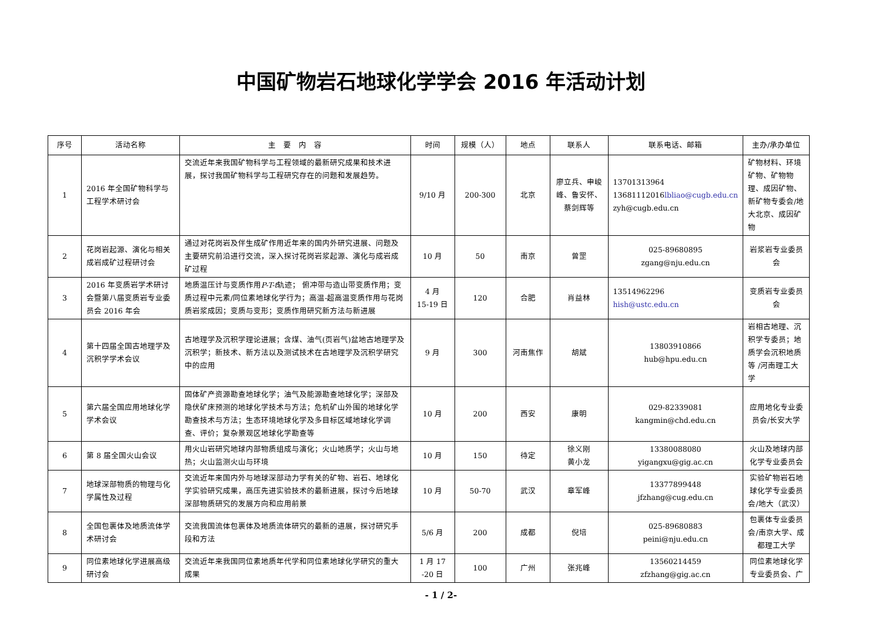中国矿物岩石地球化学学会 2016 年活动计划
| 序号 | 活动名称 | 主 要 内 容 | 时间 | 规模（人） | 地点 | 联系人 | 联系电话、邮箱 | 主办/承办单位 |
| --- | --- | --- | --- | --- | --- | --- | --- | --- |
| 1 | 2016 年全国矿物科学与工程学术研讨会 | 交流近年来我国矿物科学与工程领域的最新研究成果和技术进展，探讨我国矿物科学与工程研究存在的问题和发展趋势。 | 9/10 月 | 200-300 | 北京 | 廖立兵、申峻峰、鲁安怀、蔡剑辉等 | 13701313964 13681112016 lbliao@cugb.edu.cn zyh@cugb.edu.cn | 矿物材料、环境矿物、矿物物理、成因矿物、新矿物专委会/地大北京、成因矿物 |
| 2 | 花岗岩起源、演化与相关成岩成矿过程研讨会 | 通过对花岗岩及伴生成矿作用近年来的国内外研究进展、问题及主要研究前沿进行交流，深入探讨花岗岩浆起源、演化与成岩成矿过程 | 10 月 | 50 | 南京 | 曾罡 | 025-89680895 zgang@nju.edu.cn | 岩浆岩专业委员会 |
| 3 | 2016 年变质岩学术研讨会暨第八届变质岩专业委员会 2016 年会 | 地质温压计与变质作用 P-T-t 轨迹； 俯冲带与造山带变质作用；变质过程中元素/同位素地球化学行为；高温-超高温变质作用与花岗质岩浆成因；变质与变形；变质作用研究新方法与新进展 | 4 月 15-19 日 | 120 | 合肥 | 肖益林 | 13514962296 hish@ustc.edu.cn | 变质岩专业委员会 |
| 4 | 第十四届全国古地理学及沉积学学术会议 | 古地理学及沉积学理论进展；含煤、油气(页岩气)盆地古地理学及沉积学；新技术、新方法以及测试技术在古地理学及沉积学研究中的应用 | 9 月 | 300 | 河南焦作 | 胡斌 | 13803910866 hub@hpu.edu.cn | 岩相古地理、沉积学专委员；地质学会沉积地质等 /河南理工大学 |
| 5 | 第六届全国应用地球化学学术会议 | 固体矿产资源勘查地球化学；油气及能源勘查地球化学；深部及隐伏矿床预测的地球化学技术与方法；危机矿山外围的地球化学勘查技术与方法；生态环境地球化学及多目标区域地球化学调查、评价；复杂景观区地球化学勘查等 | 10 月 | 200 | 西安 | 康明 | 029-82339081 kangmin@chd.edu.cn | 应用地化专业委员会/长安大学 |
| 6 | 第 8 届全国火山会议 | 用火山岩研究地球内部物质组成与演化；火山地质学；火山与地热；火山监测火山与环境 | 10 月 | 150 | 待定 | 徐义刚 黄小龙 | 13380088080 yigangxu@gig.ac.cn | 火山及地球内部化学专业委员会 |
| 7 | 地球深部物质的物理与化学属性及过程 | 交流近年来国内外与地球深部动力学有关的矿物、岩石、地球化学实验研究成果，高压先进实验技术的最新进展，探讨今后地球深部物质研究的发展方向和应用前景 | 10 月 | 50-70 | 武汉 | 章军峰 | 13377899448 jfzhang@cug.edu.cn | 实验矿物岩石地球化学专业委员会/地大（武汉） |
| 8 | 全国包裹体及地质流体学术研讨会 | 交流我国流体包裹体及地质流体研究的最新的进展，探讨研究手段和方法 | 5/6 月 | 200 | 成都 | 倪培 | 025-89680883 peini@nju.edu.cn | 包裹体专业委员会/南京大学、成都理工大学 |
| 9 | 同位素地球化学进展高级研讨会 | 交流近年来我国同位素地质年代学和同位素地球化学研究的重大成果 | 1 月 17 -20 日 | 100 | 广州 | 张兆峰 | 13560214459 zfzhang@gig.ac.cn | 同位素地球化学专业委员会、广 |
- 1 / 2-